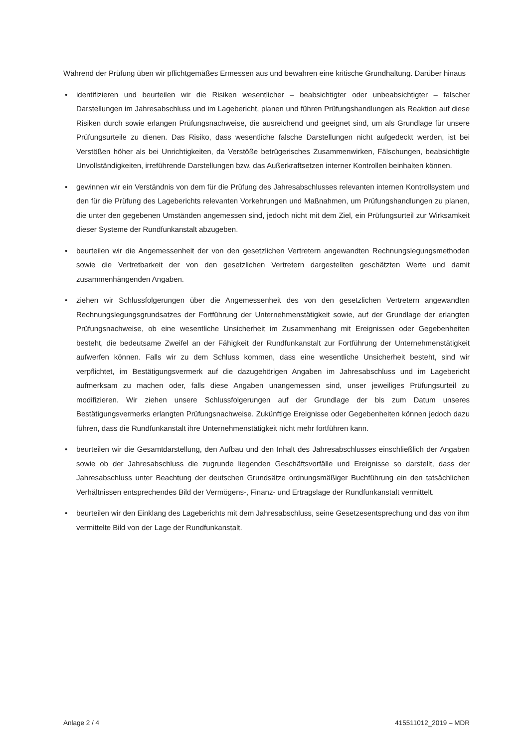Während der Prüfung üben wir pflichtgemäßes Ermessen aus und bewahren eine kritische Grundhaltung. Darüber hinaus
• identifizieren und beurteilen wir die Risiken wesentlicher – beabsichtigter oder unbeabsichtigter – falscher Darstellungen im Jahresabschluss und im Lagebericht, planen und führen Prüfungshandlungen als Reaktion auf diese Risiken durch sowie erlangen Prüfungsnachweise, die ausreichend und geeignet sind, um als Grundlage für unsere Prüfungsurteile zu dienen. Das Risiko, dass wesentliche falsche Darstellungen nicht aufgedeckt werden, ist bei Verstößen höher als bei Unrichtigkeiten, da Verstöße betrügerisches Zusammenwirken, Fälschungen, beabsichtigte Unvollständigkeiten, irreführende Darstellungen bzw. das Außerkraftsetzen interner Kontrollen beinhalten können.
• gewinnen wir ein Verständnis von dem für die Prüfung des Jahresabschlusses relevanten internen Kontrollsystem und den für die Prüfung des Lageberichts relevanten Vorkehrungen und Maßnahmen, um Prüfungshandlungen zu planen, die unter den gegebenen Umständen angemessen sind, jedoch nicht mit dem Ziel, ein Prüfungsurteil zur Wirksamkeit dieser Systeme der Rundfunkanstalt abzugeben.
• beurteilen wir die Angemessenheit der von den gesetzlichen Vertretern angewandten Rechnungslegungsmethoden sowie die Vertretbarkeit der von den gesetzlichen Vertretern dargestellten geschätzten Werte und damit zusammenhängenden Angaben.
• ziehen wir Schlussfolgerungen über die Angemessenheit des von den gesetzlichen Vertretern angewandten Rechnungslegungsgrundsatzes der Fortführung der Unternehmenstätigkeit sowie, auf der Grundlage der erlangten Prüfungsnachweise, ob eine wesentliche Unsicherheit im Zusammenhang mit Ereignissen oder Gegebenheiten besteht, die bedeutsame Zweifel an der Fähigkeit der Rundfunkanstalt zur Fortführung der Unternehmenstätigkeit aufwerfen können. Falls wir zu dem Schluss kommen, dass eine wesentliche Unsicherheit besteht, sind wir verpflichtet, im Bestätigungsvermerk auf die dazugehörigen Angaben im Jahresabschluss und im Lagebericht aufmerksam zu machen oder, falls diese Angaben unangemessen sind, unser jeweiliges Prüfungsurteil zu modifizieren. Wir ziehen unsere Schlussfolgerungen auf der Grundlage der bis zum Datum unseres Bestätigungsvermerks erlangten Prüfungsnachweise. Zukünftige Ereignisse oder Gegebenheiten können jedoch dazu führen, dass die Rundfunkanstalt ihre Unternehmenstätigkeit nicht mehr fortführen kann.
• beurteilen wir die Gesamtdarstellung, den Aufbau und den Inhalt des Jahresabschlusses einschließlich der Angaben sowie ob der Jahresabschluss die zugrunde liegenden Geschäftsvorfälle und Ereignisse so darstellt, dass der Jahresabschluss unter Beachtung der deutschen Grundsätze ordnungsmäßiger Buchführung ein den tatsächlichen Verhältnissen entsprechendes Bild der Vermögens-, Finanz- und Ertragslage der Rundfunkanstalt vermittelt.
• beurteilen wir den Einklang des Lageberichts mit dem Jahresabschluss, seine Gesetzesentsprechung und das von ihm vermittelte Bild von der Lage der Rundfunkanstalt.
Anlage 2 / 4 415511012_2019 – MDR